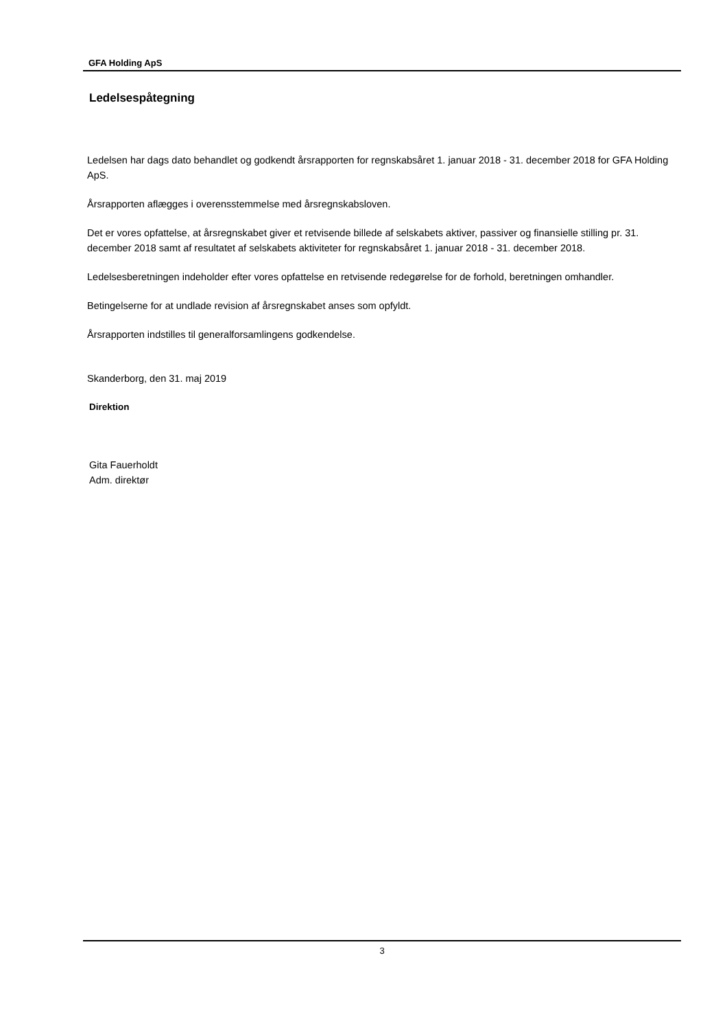GFA Holding ApS
Ledelsespåtegning
Ledelsen har dags dato behandlet og godkendt årsrapporten for regnskabsåret 1. januar 2018 - 31. december 2018 for GFA Holding ApS.
Årsrapporten aflægges i overensstemmelse med årsregnskabsloven.
Det er vores opfattelse, at årsregnskabet giver et retvisende billede af selskabets aktiver, passiver og finansielle stilling pr. 31. december 2018 samt af resultatet af selskabets aktiviteter for regnskabsåret 1. januar 2018 - 31. december 2018.
Ledelsesberetningen indeholder efter vores opfattelse en retvisende redegørelse for de forhold, beretningen omhandler.
Betingelserne for at undlade revision af årsregnskabet anses som opfyldt.
Årsrapporten indstilles til generalforsamlingens godkendelse.
Skanderborg, den 31. maj 2019
Direktion
Gita Fauerholdt
Adm. direktør
3